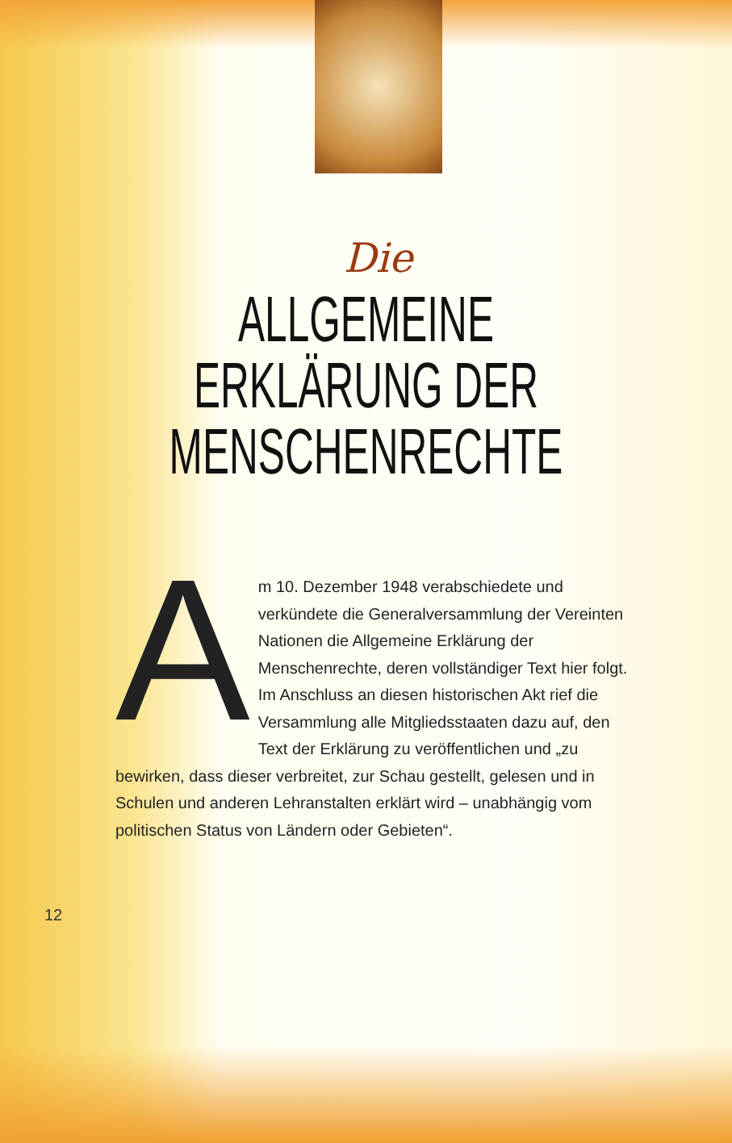Die
ALLGEMEINE
ERKLÄRUNG DER
MENSCHENRECHTE
Am 10. Dezember 1948 verabschiedete und verkündete die Generalversammlung der Vereinten Nationen die Allgemeine Erklärung der Menschenrechte, deren vollständiger Text hier folgt. Im Anschluss an diesen historischen Akt rief die Versammlung alle Mitgliedsstaaten dazu auf, den Text der Erklärung zu veröffentlichen und „zu bewirken, dass dieser verbreitet, zur Schau gestellt, gelesen und in Schulen und anderen Lehranstalten erklärt wird – unabhängig vom politischen Status von Ländern oder Gebieten“.
12